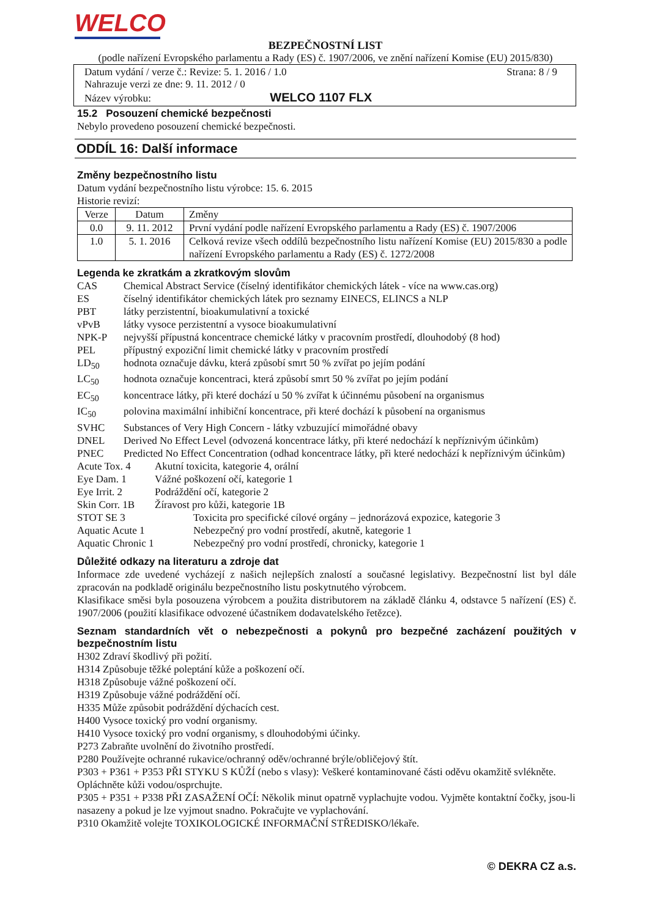WELCO
BEZPEČNOSTNÍ LIST
(podle nařízení Evropského parlamentu a Rady (ES) č. 1907/2006, ve znění nařízení Komise (EU) 2015/830)
Datum vydání / verze č.: Revize: 5. 1. 2016 / 1.0 Strana: 8 / 9
Nahrazuje verzi ze dne: 9. 11. 2012 / 0
Název výrobku: WELCO 1107 FLX
15.2 Posouzení chemické bezpečnosti
Nebylo provedeno posouzení chemické bezpečnosti.
ODDÍL 16: Další informace
Změny bezpečnostního listu
Datum vydání bezpečnostního listu výrobce: 15. 6. 2015
Historie revizí:
| Verze | Datum | Změny |
| --- | --- | --- |
| 0.0 | 9. 11. 2012 | První vydání podle nařízení Evropského parlamentu a Rady (ES) č. 1907/2006 |
| 1.0 | 5. 1. 2016 | Celková revize všech oddílů bezpečnostního listu nařízení Komise (EU) 2015/830 a podle nařízení Evropského parlamentu a Rady (ES) č. 1272/2008 |
Legenda ke zkratkám a zkratkovým slovům
| CAS | Chemical Abstract Service (číselný identifikátor chemických látek - více na www.cas.org) |
| ES | číselný identifikátor chemických látek pro seznamy EINECS, ELINCS a NLP |
| PBT | látky perzistentní, bioakumulativní a toxické |
| vPvB | látky vysoce perzistentní a vysoce bioakumulativní |
| NPK-P | nejvyšší přípustná koncentrace chemické látky v pracovním prostředí, dlouhodobý (8 hod) |
| PEL | přípustný expoziční limit chemické látky v pracovním prostředí |
| LD<sub>50</sub> | hodnota označuje dávku, která způsobí smrt 50 % zvířat po jejím podání |
| LC<sub>50</sub> | hodnota označuje koncentraci, která způsobí smrt 50 % zvířat po jejím podání |
| EC<sub>50</sub> | koncentrace látky, při které dochází u 50 % zvířat k účinnému působení na organismus |
| IC<sub>50</sub> | polovina maximální inhibiční koncentrace, při které dochází k působení na organismus |
| SVHC | Substances of Very High Concern - látky vzbuzující mimořádné obavy |
| DNEL | Derived No Effect Level (odvozená koncentrace látky, při které nedochází k nepříznivým účinkům) |
| PNEC | Predicted No Effect Concentration (odhad koncentrace látky, při které nedochází k nepříznivým účinkům) |
| Acute Tox. 4 | Akutní toxicita, kategorie 4, orální |
| Eye Dam. 1 | Vážné poškození očí, kategorie 1 |
| Eye Irrit. 2 | Podráždění očí, kategorie 2 |
| Skin Corr. 1B | Žíravost pro kůži, kategorie 1B |
| STOT SE 3 | Toxicita pro specifické cílové orgány – jednorázová expozice, kategorie 3 |
| Aquatic Acute 1 | Nebezpečný pro vodní prostředí, akutně, kategorie 1 |
| Aquatic Chronic 1 | Nebezpečný pro vodní prostředí, chronicky, kategorie 1 |
Důležité odkazy na literaturu a zdroje dat
Informace zde uvedené vycházejí z našich nejlepších znalostí a současné legislativy. Bezpečnostní list byl dále zpracován na podkladě originálu bezpečnostního listu poskytnutého výrobcem.
Klasifikace směsi byla posouzena výrobcem a použita distributorem na základě článku 4, odstavce 5 nařízení (ES) č. 1907/2006 (použití klasifikace odvozené účastníkem dodavatelského řetězce).
Seznam standardních vět o nebezpečnosti a pokynů pro bezpečné zacházení použitých v bezpečnostním listu
H302 Zdraví škodlivý při požití.
H314 Způsobuje těžké poleptání kůže a poškození očí.
H318 Způsobuje vážné poškození očí.
H319 Způsobuje vážné podráždění očí.
H335 Může způsobit podráždění dýchacích cest.
H400 Vysoce toxický pro vodní organismy.
H410 Vysoce toxický pro vodní organismy, s dlouhodobými účinky.
P273 Zabraňte uvolnění do životního prostředí.
P280 Používejte ochranné rukavice/ochranný oděv/ochranné brýle/obličejový štít.
P303 + P361 + P353 PŘI STYKU S KŮŽÍ (nebo s vlasy): Veškeré kontaminované části oděvu okamžitě svlékněte. Opláchněte kůži vodou/osprchujte.
P305 + P351 + P338 PŘI ZASAŽENÍ OČÍ: Několik minut opatrně vyplachujte vodou. Vyjměte kontaktní čočky, jsou-li nasazeny a pokud je lze vyjmout snadno. Pokračujte ve vyplachování.
P310 Okamžitě volejte TOXIKOLOGICKÉ INFORMAČNÍ STŘEDISKO/lékaře.
© DEKRA CZ a.s.